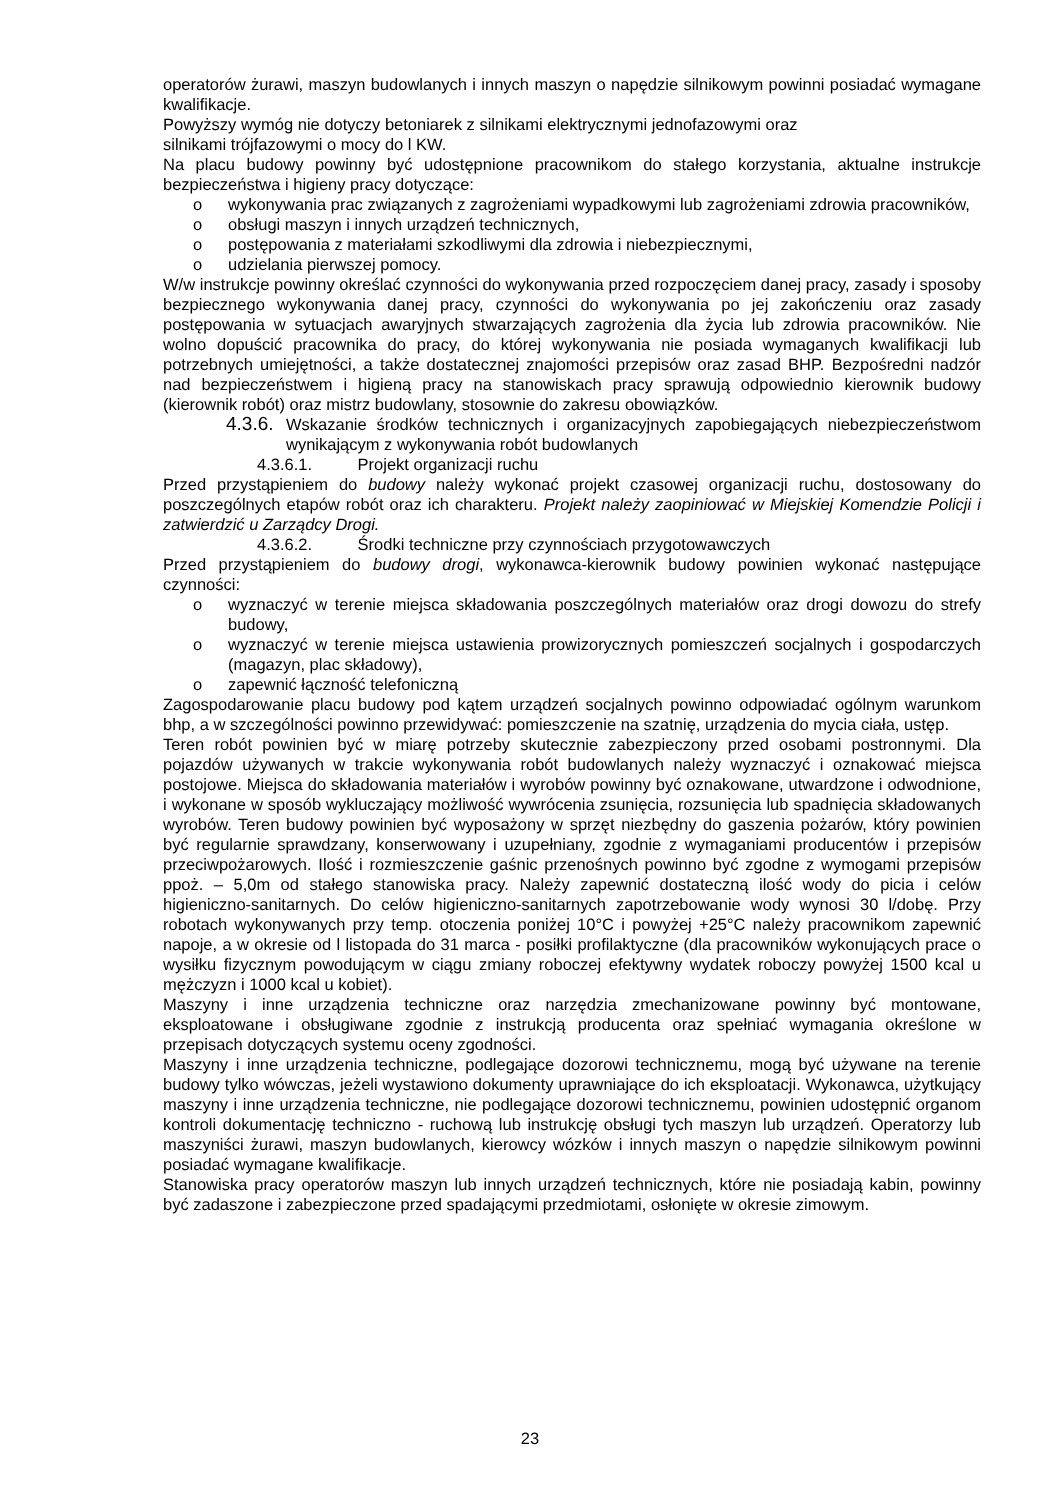operatorów żurawi, maszyn budowlanych i innych maszyn o napędzie silnikowym powinni posiadać wymagane kwalifikacje.
Powyższy wymóg nie dotyczy betoniarek z silnikami elektrycznymi jednofazowymi oraz
silnikami trójfazowymi o mocy do l KW.
Na placu budowy powinny być udostępnione pracownikom do stałego korzystania, aktualne instrukcje bezpieczeństwa i higieny pracy dotyczące:
o wykonywania prac związanych z zagrożeniami wypadkowymi lub zagrożeniami zdrowia pracowników,
o obsługi maszyn i innych urządzeń technicznych,
o postępowania z materiałami szkodliwymi dla zdrowia i niebezpiecznymi,
o udzielania pierwszej pomocy.
W/w instrukcje powinny określać czynności do wykonywania przed rozpoczęciem danej pracy, zasady i sposoby bezpiecznego wykonywania danej pracy, czynności do wykonywania po jej zakończeniu oraz zasady postępowania w sytuacjach awaryjnych stwarzających zagrożenia dla życia lub zdrowia pracowników. Nie wolno dopuścić pracownika do pracy, do której wykonywania nie posiada wymaganych kwalifikacji lub potrzebnych umiejętności, a także dostatecznej znajomości przepisów oraz zasad BHP. Bezpośredni nadzór nad bezpieczeństwem i higieną pracy na stanowiskach pracy sprawują odpowiednio kierownik budowy (kierownik robót) oraz mistrz budowlany, stosownie do zakresu obowiązków.
4.3.6. Wskazanie środków technicznych i organizacyjnych zapobiegających niebezpieczeństwom wynikającym z wykonywania robót budowlanych
4.3.6.1. Projekt organizacji ruchu
Przed przystąpieniem do budowy należy wykonać projekt czasowej organizacji ruchu, dostosowany do poszczególnych etapów robót oraz ich charakteru. Projekt należy zaopiniować w Miejskiej Komendzie Policji i zatwierdzić u Zarządcy Drogi.
4.3.6.2. Środki techniczne przy czynnościach przygotowawczych
Przed przystąpieniem do budowy drogi, wykonawca-kierownik budowy powinien wykonać następujące czynności:
o wyznaczyć w terenie miejsca składowania poszczególnych materiałów oraz drogi dowozu do strefy budowy,
o wyznaczyć w terenie miejsca ustawienia prowizorycznych pomieszczeń socjalnych i gospodarczych (magazyn, plac składowy),
o zapewnić łączność telefoniczną
Zagospodarowanie placu budowy pod kątem urządzeń socjalnych powinno odpowiadać ogólnym warunkom bhp, a w szczególności powinno przewidywać: pomieszczenie na szatnię, urządzenia do mycia ciała, ustęp.
Teren robót powinien być w miarę potrzeby skutecznie zabezpieczony przed osobami postronnymi. Dla pojazdów używanych w trakcie wykonywania robót budowlanych należy wyznaczyć i oznakować miejsca postojowe. Miejsca do składowania materiałów i wyrobów powinny być oznakowane, utwardzone i odwodnione, i wykonane w sposób wykluczający możliwość wywrócenia zsunięcia, rozsunięcia lub spadnięcia składowanych wyrobów. Teren budowy powinien być wyposażony w sprzęt niezbędny do gaszenia pożarów, który powinien być regularnie sprawdzany, konserwowany i uzupełniany, zgodnie z wymaganiami producentów i przepisów przeciwpożarowych. Ilość i rozmieszczenie gaśnic przenośnych powinno być zgodne z wymogami przepisów ppoż. – 5,0m od stałego stanowiska pracy. Należy zapewnić dostateczną ilość wody do picia i celów higieniczno-sanitarnych. Do celów higieniczno-sanitarnych zapotrzebowanie wody wynosi 30 l/dobę. Przy robotach wykonywanych przy temp. otoczenia poniżej 10°C i powyżej +25°C należy pracownikom zapewnić napoje, a w okresie od l listopada do 31 marca - posiłki profilaktyczne (dla pracowników wykonujących prace o wysiłku fizycznym powodującym w ciągu zmiany roboczej efektywny wydatek roboczy powyżej 1500 kcal u mężczyzn i 1000 kcal u kobiet).
Maszyny i inne urządzenia techniczne oraz narzędzia zmechanizowane powinny być montowane, eksploatowane i obsługiwane zgodnie z instrukcją producenta oraz spełniać wymagania określone w przepisach dotyczących systemu oceny zgodności.
Maszyny i inne urządzenia techniczne, podlegające dozorowi technicznemu, mogą być używane na terenie budowy tylko wówczas, jeżeli wystawiono dokumenty uprawniające do ich eksploatacji. Wykonawca, użytkujący maszyny i inne urządzenia techniczne, nie podlegające dozorowi technicznemu, powinien udostępnić organom kontroli dokumentację techniczno - ruchową lub instrukcję obsługi tych maszyn lub urządzeń. Operatorzy lub maszyniści żurawi, maszyn budowlanych, kierowcy wózków i innych maszyn o napędzie silnikowym powinni posiadać wymagane kwalifikacje.
Stanowiska pracy operatorów maszyn lub innych urządzeń technicznych, które nie posiadają kabin, powinny być zadaszone i zabezpieczone przed spadającymi przedmiotami, osłonięte w okresie zimowym.
23